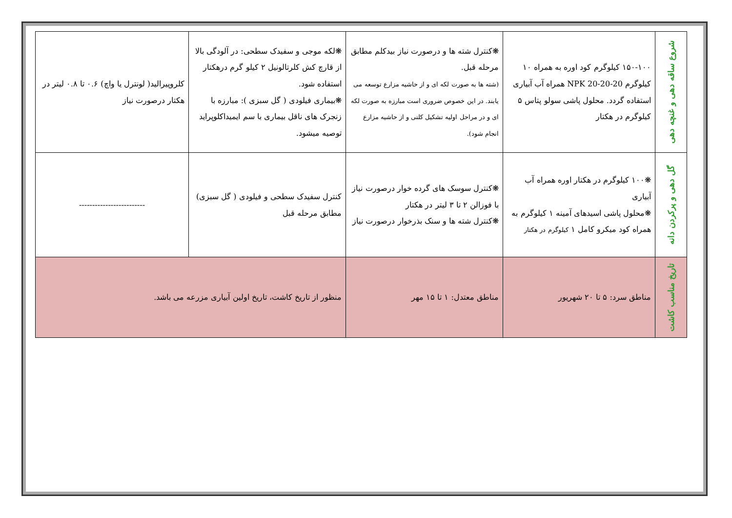| شروع ساقه دهی و غنچه دهی | ۱۵۰-۱۰۰ کیلوگرم کود اوره به همراه ۱۰ کیلوگرم NPK 20-20-20 همراه آب آبیاری استفاده گردد. محلول پاشی سولو پتاس ۵ کیلوگرم در هکتار | ❋کنترل شته ها و درصورت نیاز بیدکلم مطابق مرحله قبل. (شته ها به صورت لکه ای و از حاشیه مزارع توسعه می یابند. در این خصوص ضروری است مبارزه به صورت لکه ای و در مراحل اولیه تشکیل کلنی و از حاشیه مزارع انجام شود). | ❋لکه موجی و سفیدک سطحی: در آلودگی بالا از قارچ کش کلرتالونیل ۲ کیلو گرم درهکتار استفاده شود. ❋بیماری فیلودی ( گل سبزی ): مبارزه با زنجرک های ناقل بیماری با سم ایمیداکلوپراید توصیه میشود. | کلروپیرالید( لونترل یا واچ) ۰.۶ تا ۰.۸ لیتر در هکتار درصورت نیاز |
| گل دهی و پرکردن دانه | ❋۱۰۰ کیلوگرم در هکتار اوره همراه آب آبیاری ❋محلول پاشی اسیدهای آمینه ۱ کیلوگرم به همراه کود میکرو کامل ۱ کیلوگرم در هکتار | ❋کنترل سوسک های گرده خوار درصورت نیاز با فوزالن ۲ تا ۳ لیتر در هکتار ❋کنترل شته ها و سنک بذرخوار درصورت نیاز | کنترل سفیدک سطحی و فیلودی ( گل سبزی) مطابق مرحله قبل | ------------------------- |
| تاریخ مناسب کاشت | مناطق سرد: ۵ تا ۲۰ شهریور | مناطق معتدل: ۱ تا ۱۵ مهر | منظور از تاریخ کاشت، تاریخ اولین آبیاری مزرعه می باشد. | |